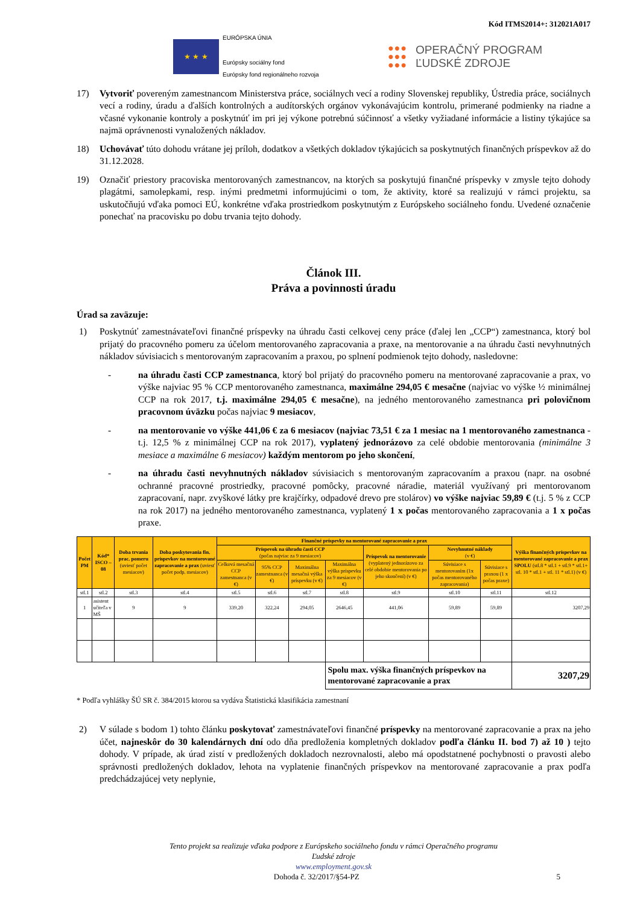Kód ITMS2014+: 312021A017
★ ★ ★
EURÓPSKA ÚNIA
Európsky sociálny fond
Európsky fond regionálneho rozvoja
●●●
●●●
●●●
OPERAČNÝ PROGRAM
ĽUDSKÉ ZDROJE
17) Vytvoriť povereným zamestnancom Ministerstva práce, sociálnych vecí a rodiny Slovenskej republiky, Ústredia práce, sociálnych vecí a rodiny, úradu a ďalších kontrolných a audítorských orgánov vykonávajúcim kontrolu, primerané podmienky na riadne a včasné vykonanie kontroly a poskytnúť im pri jej výkone potrebnú súčinnosť a všetky vyžiadané informácie a listiny týkajúce sa najmä oprávnenosti vynaložených nákladov.
18) Uchovávať túto dohodu vrátane jej príloh, dodatkov a všetkých dokladov týkajúcich sa poskytnutých finančných príspevkov až do 31.12.2028.
19) Označiť priestory pracoviska mentorovaných zamestnancov, na ktorých sa poskytujú finančné príspevky v zmysle tejto dohody plagátmi, samolepkami, resp. inými predmetmi informujúcimi o tom, že aktivity, ktoré sa realizujú v rámci projektu, sa uskutočňujú vďaka pomoci EÚ, konkrétne vďaka prostriedkom poskytnutým z Európskeho sociálneho fondu. Uvedené označenie ponechať na pracovisku po dobu trvania tejto dohody.
Článok III.
Práva a povinnosti úradu
Úrad sa zaväzuje:
1) Poskytnúť zamestnávateľovi finančné príspevky na úhradu časti celkovej ceny práce (ďalej len „CCP“) zamestnanca, ktorý bol prijatý do pracovného pomeru za účelom mentorovaného zapracovania a praxe, na mentorovanie a na úhradu časti nevyhnutných nákladov súvisiacich s mentorovaným zapracovaním a praxou, po splnení podmienok tejto dohody, nasledovne:
- na úhradu časti CCP zamestnanca, ktorý bol prijatý do pracovného pomeru na mentorované zapracovanie a prax, vo výške najviac 95 % CCP mentorovaného zamestnanca, maximálne 294,05 € mesačne (najviac vo výške ½ minimálnej CCP na rok 2017, t.j. maximálne 294,05 € mesačne), na jedného mentorovaného zamestnanca pri polovičnom pracovnom úväzku počas najviac 9 mesiacov,
- na mentorovanie vo výške 441,06 € za 6 mesiacov (najviac 73,51 € za 1 mesiac na 1 mentorovaného zamestnanca - t.j. 12,5 % z minimálnej CCP na rok 2017), vyplatený jednorázovo za celé obdobie mentorovania (minimálne 3 mesiace a maximálne 6 mesiacov) každým mentorom po jeho skončení,
- na úhradu časti nevyhnutných nákladov súvisiacich s mentorovaným zapracovaním a praxou (napr. na osobné ochranné pracovné prostriedky, pracovné pomôcky, pracovné náradie, materiál využívaný pri mentorovanom zapracovaní, napr. zvyškové látky pre krajčírky, odpadové drevo pre stolárov) vo výške najviac 59,89 € (t.j. 5 % z CCP na rok 2017) na jedného mentorovaného zamestnanca, vyplatený 1 x počas mentorovaného zapracovania a 1 x počas praxe.
| Počet PM | Kód* ISCO – 08 | Doba trvania prac. pomeru (uviesť počet mesiacov) | Doba poskytovania fin. príspevkov na mentorované zapracovanie a prax (uviesť počet podp. mesiacov) | Finančné príspevky na mentorované zapracovanie a prax | | | | | | | Výška finančných príspevkov na mentorované zapracovanie a prax SPOLU (stl.8 * stl.1 + stl.9 * stl.1+ stl. 10 * stl.1 + stl. 11 * stl.1) (v €) |
| --- | --- | --- | --- | --- | --- | --- | --- | --- | --- | --- | --- |
| | | | | Príspevok na úhradu časti CCP (počas najviac za 9 mesiacov) | | | | Príspevok na mentorovanie (vyplatený jednorázovo za celé obdobie mentorovania po jeho skončení) (v €) | Nevyhnutné náklady (v €) | | |
| | | | | Celková mesačná CCP zamestnanca (v €) | 95% CCP zamestnanca (v €) | Maximálna mesačná výška príspevku (v €) | Maximálna výška príspevku za 9 mesiacov (v €) | | Súvisiace s mentorovaním (1x počas mentorovaného zapracovania) | Súvisiace s praxou (1 x počas praxe) | |
| stl.1 | stl.2 | stl.3 | stl.4 | stl.5 | stl.6 | stl.7 | stl.8 | stl.9 | stl.10 | stl.11 | stl.12 |
| 1 | asistent učiteľa v MŠ | 9 | 9 | 339,20 | 322,24 | 294,05 | 2646,45 | 441,06 | 59,89 | 59,89 | 3207,29 |
| | | | | | | | Spolu max. výška finančných príspevkov na mentorované zapracovanie a prax | | | | 3207,29 |
* Podľa vyhlášky ŠÚ SR č. 384/2015 ktorou sa vydáva Štatistická klasifikácia zamestnaní
2) V súlade s bodom 1) tohto článku poskytovať zamestnávateľovi finančné príspevky na mentorované zapracovanie a prax na jeho účet, najneskôr do 30 kalendárnych dní odo dňa predloženia kompletných dokladov podľa článku II. bod 7) až 10 ) tejto dohody. V prípade, ak úrad zistí v predložených dokladoch nezrovnalosti, alebo má opodstatnené pochybnosti o pravosti alebo správnosti predložených dokladov, lehota na vyplatenie finančných príspevkov na mentorované zapracovanie a prax podľa predchádzajúcej vety neplynie,
Tento projekt sa realizuje vďaka podpore z Európskeho sociálneho fondu v rámci Operačného programu
Ľudské zdroje
www.employment.gov.sk
Dohoda č. 32/2017/§54-PZ 5